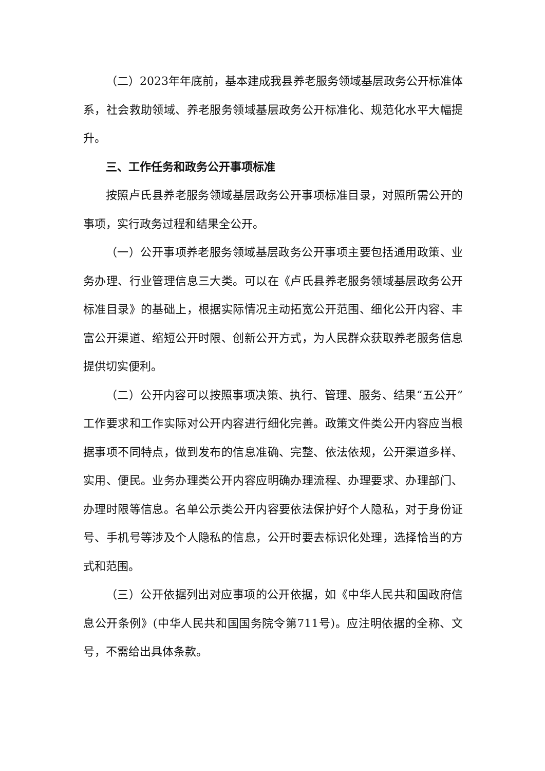（二）2023年年底前，基本建成我县养老服务领域基层政务公开标准体系，社会救助领域、养老服务领域基层政务公开标准化、规范化水平大幅提升。
三、工作任务和政务公开事项标准
按照卢氏县养老服务领域基层政务公开事项标准目录，对照所需公开的事项，实行政务过程和结果全公开。
（一）公开事项养老服务领域基层政务公开事项主要包括通用政策、业务办理、行业管理信息三大类。可以在《卢氏县养老服务领域基层政务公开标准目录》的基础上，根据实际情况主动拓宽公开范围、细化公开内容、丰富公开渠道、缩短公开时限、创新公开方式，为人民群众获取养老服务信息提供切实便利。
（二）公开内容可以按照事项决策、执行、管理、服务、结果“五公开”工作要求和工作实际对公开内容进行细化完善。政策文件类公开内容应当根据事项不同特点，做到发布的信息准确、完整、依法依规，公开渠道多样、实用、便民。业务办理类公开内容应明确办理流程、办理要求、办理部门、办理时限等信息。名单公示类公开内容要依法保护好个人隐私，对于身份证号、手机号等涉及个人隐私的信息，公开时要去标识化处理，选择恰当的方式和范围。
（三）公开依据列出对应事项的公开依据，如《中华人民共和国政府信息公开条例》(中华人民共和国国务院令第711号)。应注明依据的全称、文号，不需给出具体条款。